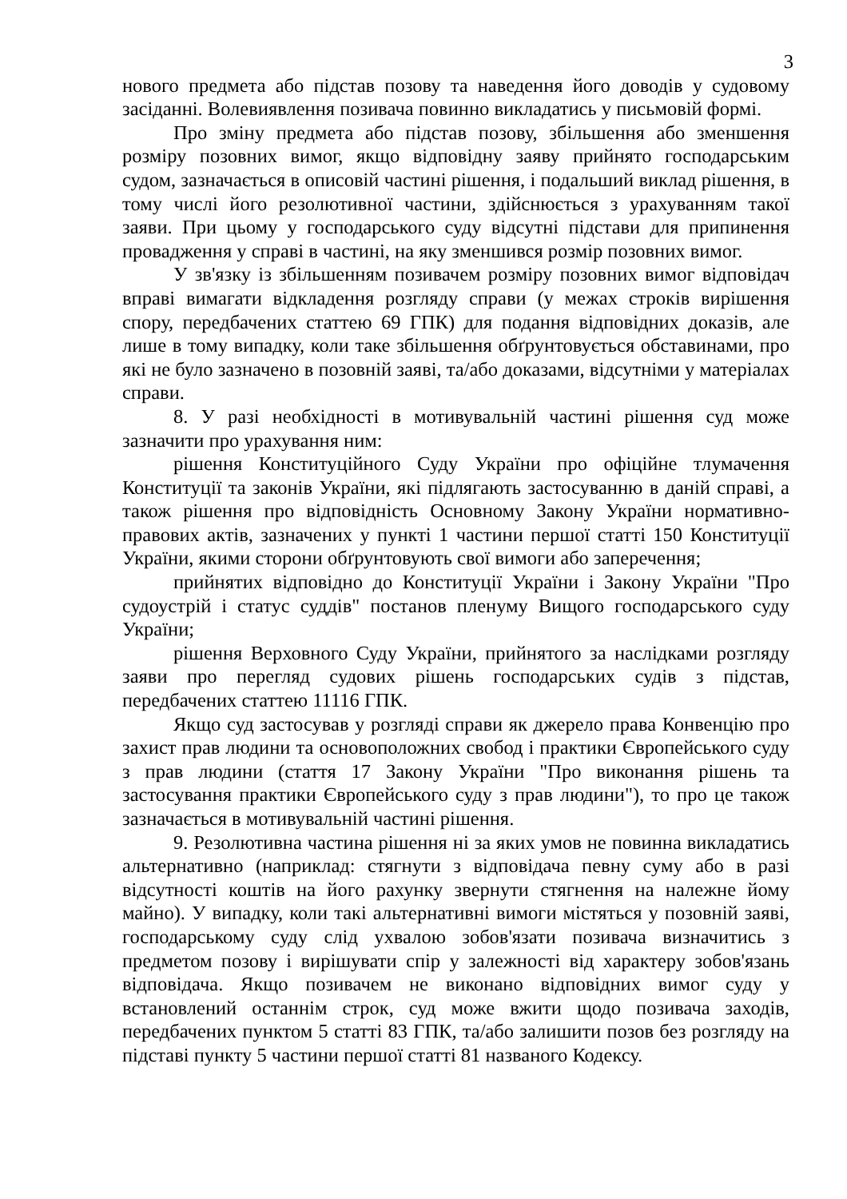3
нового предмета або підстав позову та наведення його доводів у судовому засіданні. Волевиявлення позивача повинно викладатись у письмовій формі.
Про зміну предмета або підстав позову, збільшення або зменшення розміру позовних вимог, якщо відповідну заяву прийнято господарським судом, зазначається в описовій частині рішення, і подальший виклад рішення, в тому числі його резолютивної частини, здійснюється з урахуванням такої заяви. При цьому у господарського суду відсутні підстави для припинення провадження у справі в частині, на яку зменшився розмір позовних вимог.
У зв'язку із збільшенням позивачем розміру позовних вимог відповідач вправі вимагати відкладення розгляду справи (у межах строків вирішення спору, передбачених статтею 69 ГПК) для подання відповідних доказів, але лише в тому випадку, коли таке збільшення обґрунтовується обставинами, про які не було зазначено в позовній заяві, та/або доказами, відсутніми у матеріалах справи.
8. У разі необхідності в мотивувальній частині рішення суд може зазначити про урахування ним:
рішення Конституційного Суду України про офіційне тлумачення Конституції та законів України, які підлягають застосуванню в даній справі, а також рішення про відповідність Основному Закону України нормативно-правових актів, зазначених у пункті 1 частини першої статті 150 Конституції України, якими сторони обґрунтовують свої вимоги або заперечення;
прийнятих відповідно до Конституції України і Закону України "Про судоустрій і статус суддів" постанов пленуму Вищого господарського суду України;
рішення Верховного Суду України, прийнятого за наслідками розгляду заяви про перегляд судових рішень господарських судів з підстав, передбачених статтею 11116 ГПК.
Якщо суд застосував у розгляді справи як джерело права Конвенцію про захист прав людини та основоположних свобод і практики Європейського суду з прав людини (стаття 17 Закону України "Про виконання рішень та застосування практики Європейського суду з прав людини"), то про це також зазначається в мотивувальній частині рішення.
9. Резолютивна частина рішення ні за яких умов не повинна викладатись альтернативно (наприклад: стягнути з відповідача певну суму або в разі відсутності коштів на його рахунку звернути стягнення на належне йому майно). У випадку, коли такі альтернативні вимоги містяться у позовній заяві, господарському суду слід ухвалою зобов'язати позивача визначитись з предметом позову і вирішувати спір у залежності від характеру зобов'язань відповідача. Якщо позивачем не виконано відповідних вимог суду у встановлений останнім строк, суд може вжити щодо позивача заходів, передбачених пунктом 5 статті 83 ГПК, та/або залишити позов без розгляду на підставі пункту 5 частини першої статті 81 названого Кодексу.